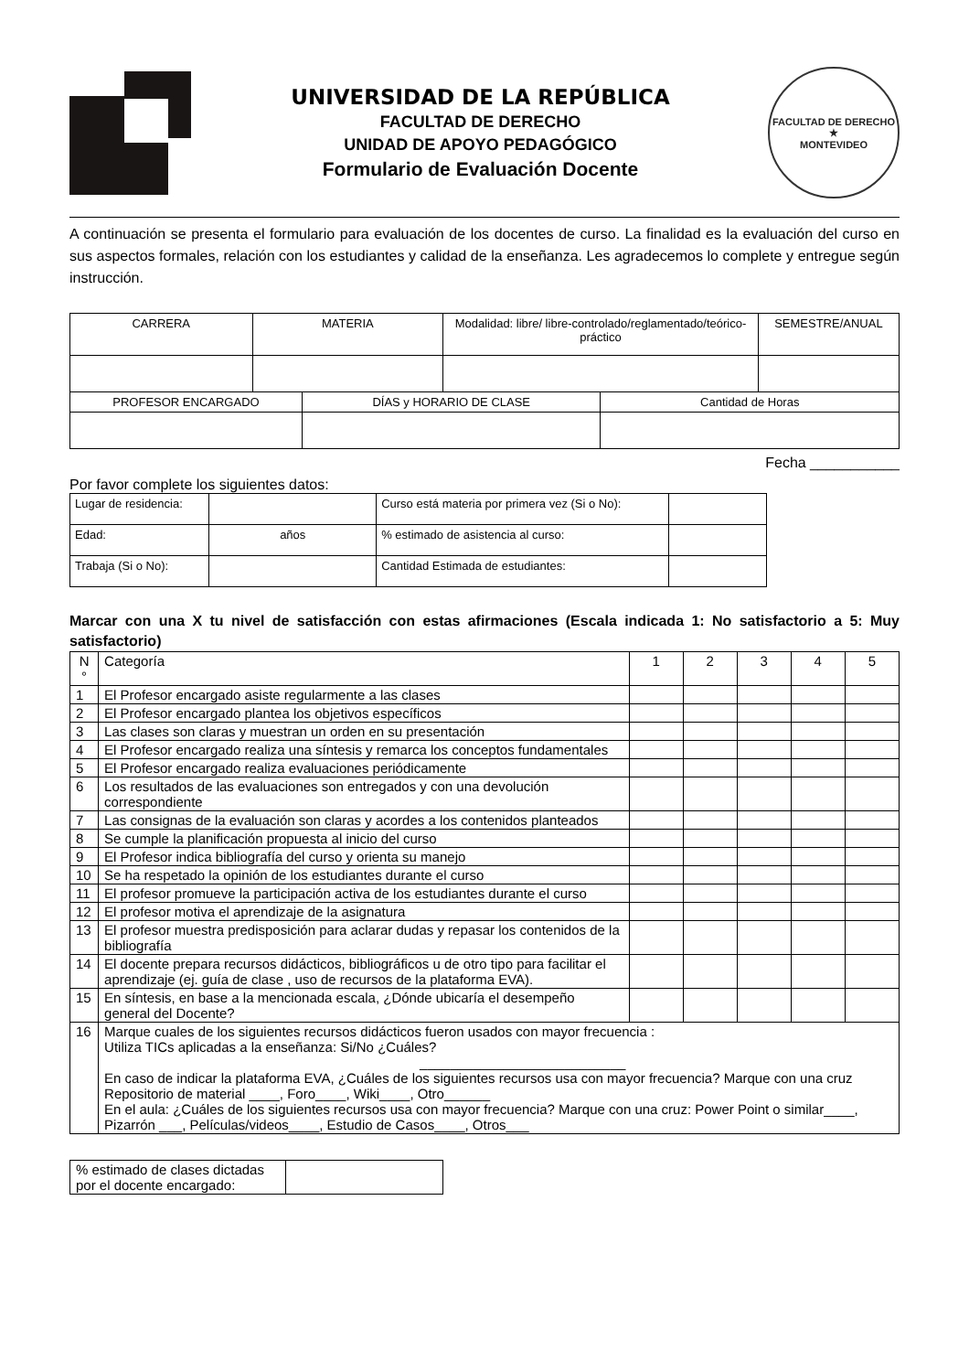UNIVERSIDAD DE LA REPÚBLICA
FACULTAD DE DERECHO
UNIDAD DE APOYO PEDAGÓGICO
Formulario de Evaluación Docente
FACULTAD DE DERECHO
★
MONTEVIDEO
A continuación se presenta el formulario para evaluación de los docentes de curso. La finalidad es la evaluación del curso en sus aspectos formales, relación con los estudiantes y calidad de la enseñanza. Les agradecemos lo complete y entregue según instrucción.
| CARRERA | MATERIA | Modalidad: libre/ libre-controlado/reglamentado/teórico-práctico | SEMESTRE/ANUAL |
| --- | --- | --- | --- |
| PROFESOR ENCARGADO | DÍAS y HORARIO DE CLASE | Cantidad de Horas |
| --- | --- | --- |
Fecha ___________
Por favor complete los siguientes datos:
| Lugar de residencia: | | Curso está materia por primera vez (Si o No): | |
| Edad: | años | % estimado de asistencia al curso: | |
| Trabaja (Si o No): | | Cantidad Estimada de estudiantes: | |
Marcar con una X tu nivel de satisfacción con estas afirmaciones (Escala indicada 1: No satisfactorio a 5: Muy satisfactorio)
| N ° | Categoría | 1 | 2 | 3 | 4 | 5 |
| --- | --- | --- | --- | --- | --- | --- |
| 1 | El Profesor encargado asiste regularmente a las clases | | | | | |
| 2 | El Profesor encargado plantea los objetivos específicos | | | | | |
| 3 | Las clases son claras y muestran un orden en su presentación | | | | | |
| 4 | El Profesor encargado realiza una síntesis y remarca los conceptos fundamentales | | | | | |
| 5 | El Profesor encargado realiza evaluaciones periódicamente | | | | | |
| 6 | Los resultados de las evaluaciones son entregados y con una devolución correspondiente | | | | | |
| 7 | Las consignas de la evaluación son claras y acordes a los contenidos planteados | | | | | |
| 8 | Se cumple la planificación propuesta al inicio del curso | | | | | |
| 9 | El Profesor indica bibliografía del curso y orienta su manejo | | | | | |
| 10 | Se ha respetado la opinión de los estudiantes durante el curso | | | | | |
| 11 | El profesor promueve la participación activa de los estudiantes durante el curso | | | | | |
| 12 | El profesor motiva el aprendizaje de la asignatura | | | | | |
| 13 | El profesor muestra predisposición para aclarar dudas y repasar los contenidos de la bibliografía | | | | | |
| 14 | El docente prepara recursos didácticos, bibliográficos u de otro tipo para facilitar el aprendizaje (ej. guía de clase , uso de recursos de la plataforma EVA). | | | | | |
| 15 | En síntesis, en base a la mencionada escala, ¿Dónde ubicaría el desempeño general del Docente? | | | | | |
| 16 | Marque cuales de los siguientes recursos didácticos fueron usados con mayor frecuencia : Utiliza TICs aplicadas a la enseñanza: Si/No ¿Cuáles? ___________________________ En caso de indicar la plataforma EVA, ¿Cuáles de los siguientes recursos usa con mayor frecuencia? Marque con una cruz Repositorio de material ____, Foro____, Wiki____, Otro______ En el aula: ¿Cuáles de los siguientes recursos usa con mayor frecuencia? Marque con una cruz: Power Point o similar____, Pizarrón ___, Películas/videos____, Estudio de Casos____, Otros___ | | | | | |
| % estimado de clases dictadas por el docente encargado: | |